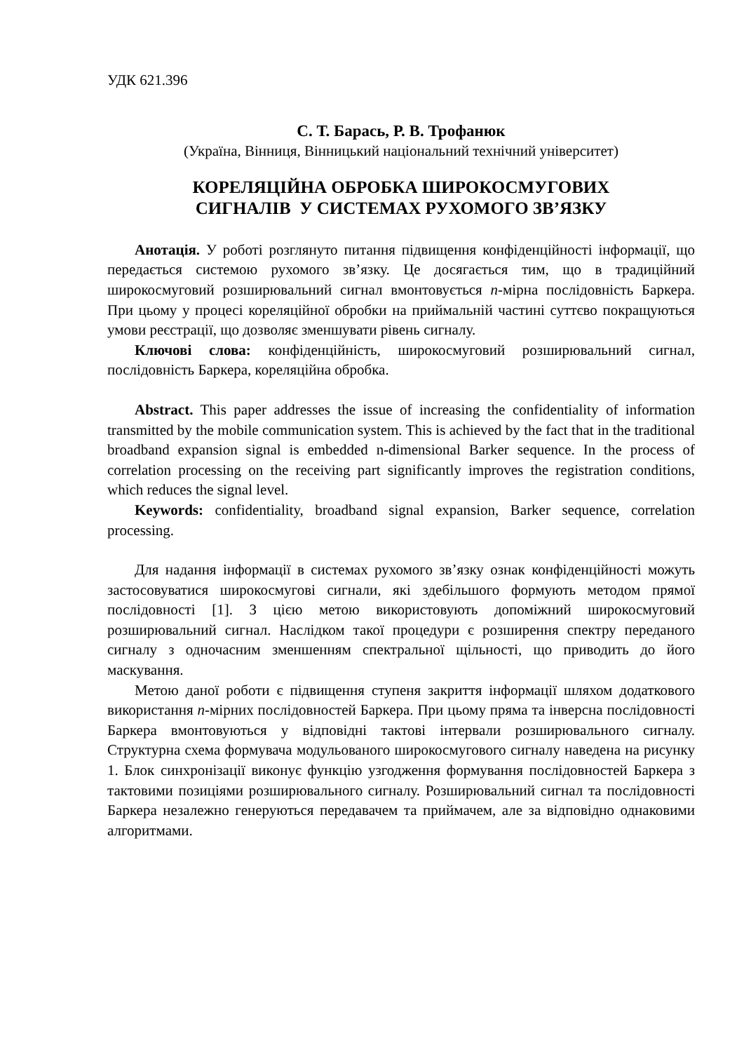УДК 621.396
С. Т. Барась, Р. В. Трофанюк
(Україна, Вінниця, Вінницький національний технічний університет)
КОРЕЛЯЦІЙНА ОБРОБКА ШИРОКОСМУГОВИХ
СИГНАЛІВ У СИСТЕМАХ РУХОМОГО ЗВ’ЯЗКУ
Анотація. У роботі розглянуто питання підвищення конфіденційності інформації, що передається системою рухомого зв’язку. Це досягається тим, що в традиційний широкосмуговий розширювальний сигнал вмонтовується n-мірна послідовність Баркера. При цьому у процесі кореляційної обробки на приймальній частині суттєво покращуються умови реєстрації, що дозволяє зменшувати рівень сигналу.
Ключові слова: конфіденційність, широкосмуговий розширювальний сигнал, послідовність Баркера, кореляційна обробка.
Abstract. This paper addresses the issue of increasing the confidentiality of information transmitted by the mobile communication system. This is achieved by the fact that in the traditional broadband expansion signal is embedded n-dimensional Barker sequence. In the process of correlation processing on the receiving part significantly improves the registration conditions, which reduces the signal level.
Keywords: confidentiality, broadband signal expansion, Barker sequence, correlation processing.
Для надання інформації в системах рухомого зв’язку ознак конфіденційності можуть застосовуватися широкосмугові сигнали, які здебільшого формують методом прямої послідовності [1]. З цією метою використовують допоміжний широкосмуговий розширювальний сигнал. Наслідком такої процедури є розширення спектру переданого сигналу з одночасним зменшенням спектральної щільності, що приводить до його маскування.
Метою даної роботи є підвищення ступеня закриття інформації шляхом додаткового використання n-мірних послідовностей Баркера. При цьому пряма та інверсна послідовності Баркера вмонтовуються у відповідні тактові інтервали розширювального сигналу. Структурна схема формувача модульованого широкосмугового сигналу наведена на рисунку 1. Блок синхронізації виконує функцію узгодження формування послідовностей Баркера з тактовими позиціями розширювального сигналу. Розширювальний сигнал та послідовності Баркера незалежно генеруються передавачем та приймачем, але за відповідно однаковими алгоритмами.